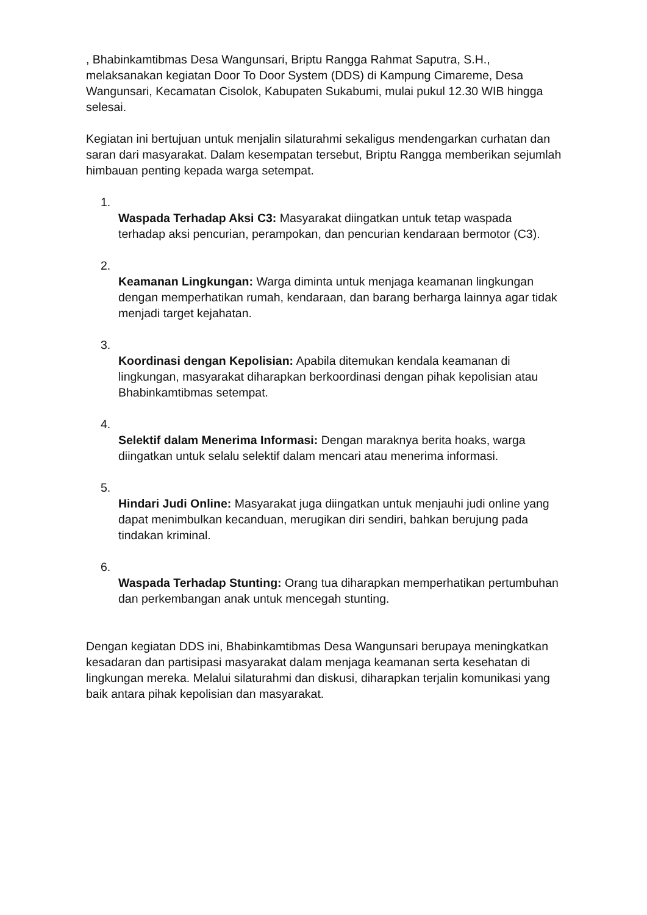, Bhabinkamtibmas Desa Wangunsari, Briptu Rangga Rahmat Saputra, S.H., melaksanakan kegiatan Door To Door System (DDS) di Kampung Cimareme, Desa Wangunsari, Kecamatan Cisolok, Kabupaten Sukabumi, mulai pukul 12.30 WIB hingga selesai.
Kegiatan ini bertujuan untuk menjalin silaturahmi sekaligus mendengarkan curhatan dan saran dari masyarakat. Dalam kesempatan tersebut, Briptu Rangga memberikan sejumlah himbauan penting kepada warga setempat.
1.
Waspada Terhadap Aksi C3: Masyarakat diingatkan untuk tetap waspada terhadap aksi pencurian, perampokan, dan pencurian kendaraan bermotor (C3).
2.
Keamanan Lingkungan: Warga diminta untuk menjaga keamanan lingkungan dengan memperhatikan rumah, kendaraan, dan barang berharga lainnya agar tidak menjadi target kejahatan.
3.
Koordinasi dengan Kepolisian: Apabila ditemukan kendala keamanan di lingkungan, masyarakat diharapkan berkoordinasi dengan pihak kepolisian atau Bhabinkamtibmas setempat.
4.
Selektif dalam Menerima Informasi: Dengan maraknya berita hoaks, warga diingatkan untuk selalu selektif dalam mencari atau menerima informasi.
5.
Hindari Judi Online: Masyarakat juga diingatkan untuk menjauhi judi online yang dapat menimbulkan kecanduan, merugikan diri sendiri, bahkan berujung pada tindakan kriminal.
6.
Waspada Terhadap Stunting: Orang tua diharapkan memperhatikan pertumbuhan dan perkembangan anak untuk mencegah stunting.
Dengan kegiatan DDS ini, Bhabinkamtibmas Desa Wangunsari berupaya meningkatkan kesadaran dan partisipasi masyarakat dalam menjaga keamanan serta kesehatan di lingkungan mereka. Melalui silaturahmi dan diskusi, diharapkan terjalin komunikasi yang baik antara pihak kepolisian dan masyarakat.